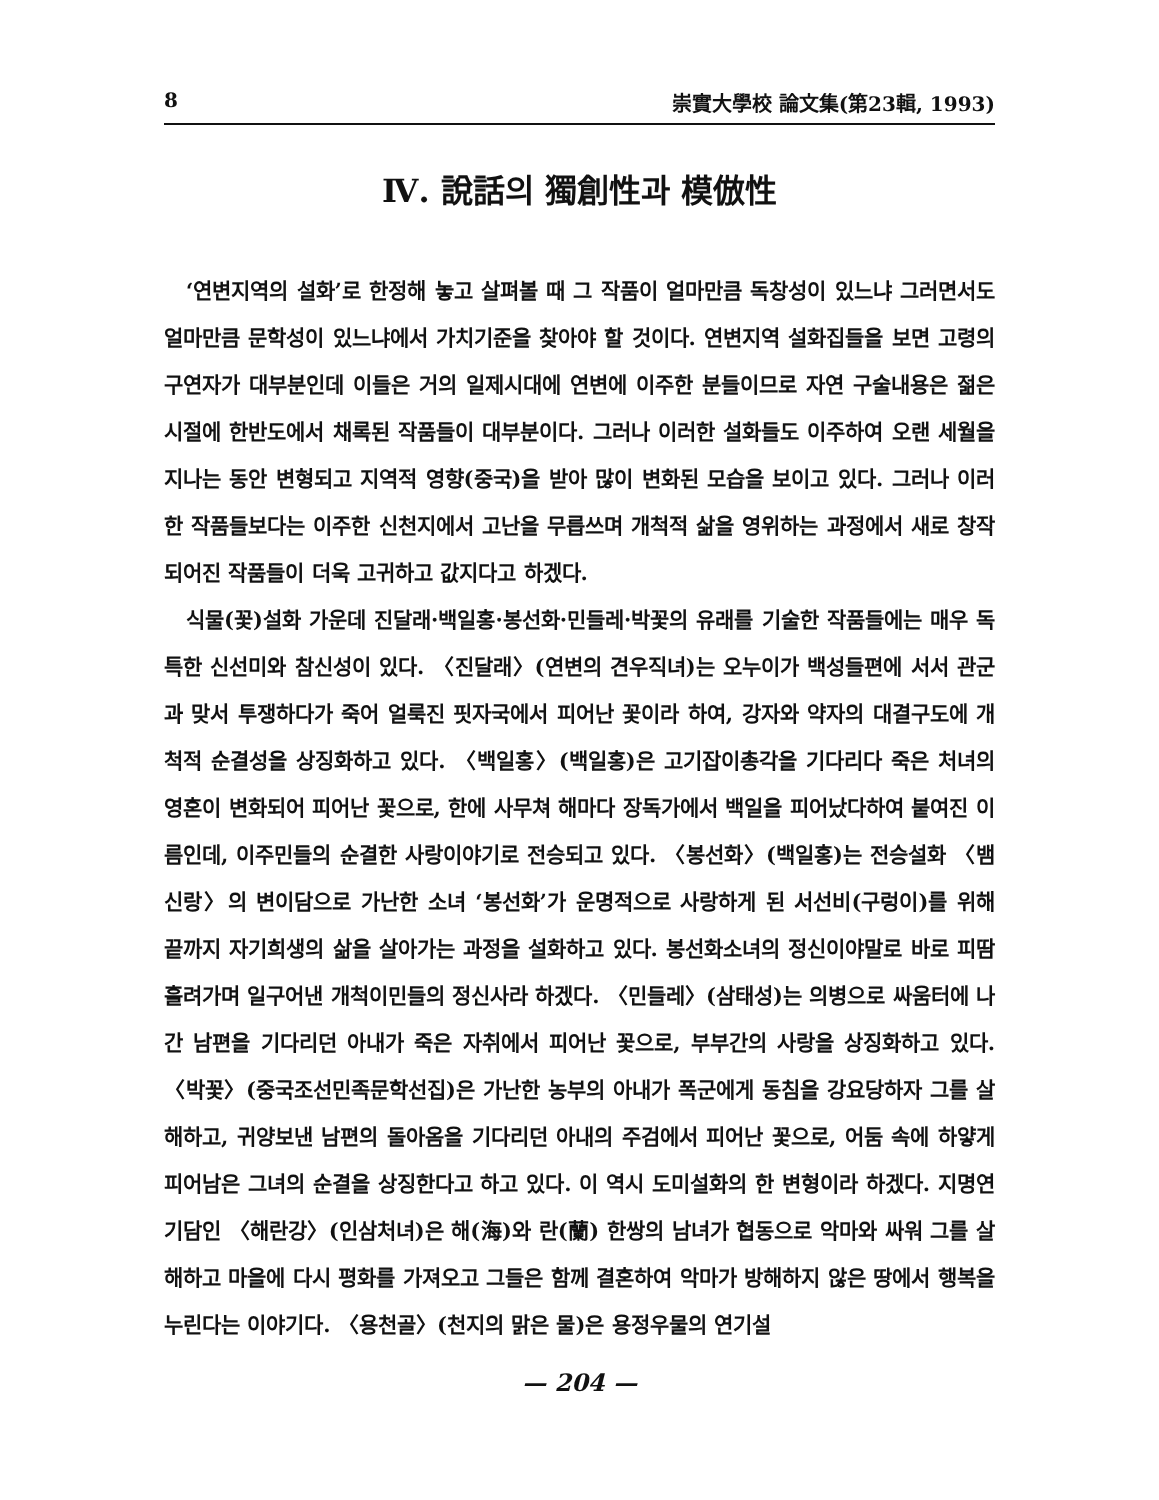8 崇實大學校 論文集(第23輯, 1993)
Ⅳ. 說話의 獨創性과 模倣性
‘연변지역의 설화’로 한정해 놓고 살펴볼 때 그 작품이 얼마만큼 독창성이 있느냐 그러면서도 얼마만큼 문학성이 있느냐에서 가치기준을 찾아야 할 것이다. 연변지역 설화집들을 보면 고령의 구연자가 대부분인데 이들은 거의 일제시대에 연변에 이주한 분들이므로 자연 구술내용은 젊은 시절에 한반도에서 채록된 작품들이 대부분이다. 그러나 이러한 설화들도 이주하여 오랜 세월을 지나는 동안 변형되고 지역적 영향(중국)을 받아 많이 변화된 모습을 보이고 있다. 그러나 이러한 작품들보다는 이주한 신천지에서 고난을 무릅쓰며 개척적 삶을 영위하는 과정에서 새로 창작되어진 작품들이 더욱 고귀하고 값지다고 하겠다.
식물(꽃)설화 가운데 진달래·백일홍·봉선화·민들레·박꽃의 유래를 기술한 작품들에는 매우 독특한 신선미와 참신성이 있다. 〈진달래〉(연변의 견우직녀)는 오누이가 백성들편에 서서 관군과 맞서 투쟁하다가 죽어 얼룩진 핏자국에서 피어난 꽃이라 하여, 강자와 약자의 대결구도에 개척적 순결성을 상징화하고 있다. 〈백일홍〉(백일홍)은 고기잡이총각을 기다리다 죽은 처녀의 영혼이 변화되어 피어난 꽃으로, 한에 사무쳐 해마다 장독가에서 백일을 피어났다하여 붙여진 이름인데, 이주민들의 순결한 사랑이야기로 전승되고 있다. 〈봉선화〉(백일홍)는 전승설화 〈뱀신랑〉의 변이담으로 가난한 소녀 ‘봉선화’가 운명적으로 사랑하게 된 서선비(구렁이)를 위해 끝까지 자기희생의 삶을 살아가는 과정을 설화하고 있다. 봉선화소녀의 정신이야말로 바로 피땀 흘려가며 일구어낸 개척이민들의 정신사라 하겠다. 〈민들레〉(삼태성)는 의병으로 싸움터에 나간 남편을 기다리던 아내가 죽은 자취에서 피어난 꽃으로, 부부간의 사랑을 상징화하고 있다. 〈박꽃〉(중국조선민족문학선집)은 가난한 농부의 아내가 폭군에게 동침을 강요당하자 그를 살해하고, 귀양보낸 남편의 돌아옴을 기다리던 아내의 주검에서 피어난 꽃으로, 어둠 속에 하얗게 피어남은 그녀의 순결을 상징한다고 하고 있다. 이 역시 도미설화의 한 변형이라 하겠다. 지명연기담인 〈해란강〉(인삼처녀)은 해(海)와 란(蘭) 한쌍의 남녀가 협동으로 악마와 싸워 그를 살해하고 마을에 다시 평화를 가져오고 그들은 함께 결혼하여 악마가 방해하지 않은 땅에서 행복을 누린다는 이야기다. 〈용천골〉(천지의 맑은 물)은 용정우물의 연기설
— 204 —